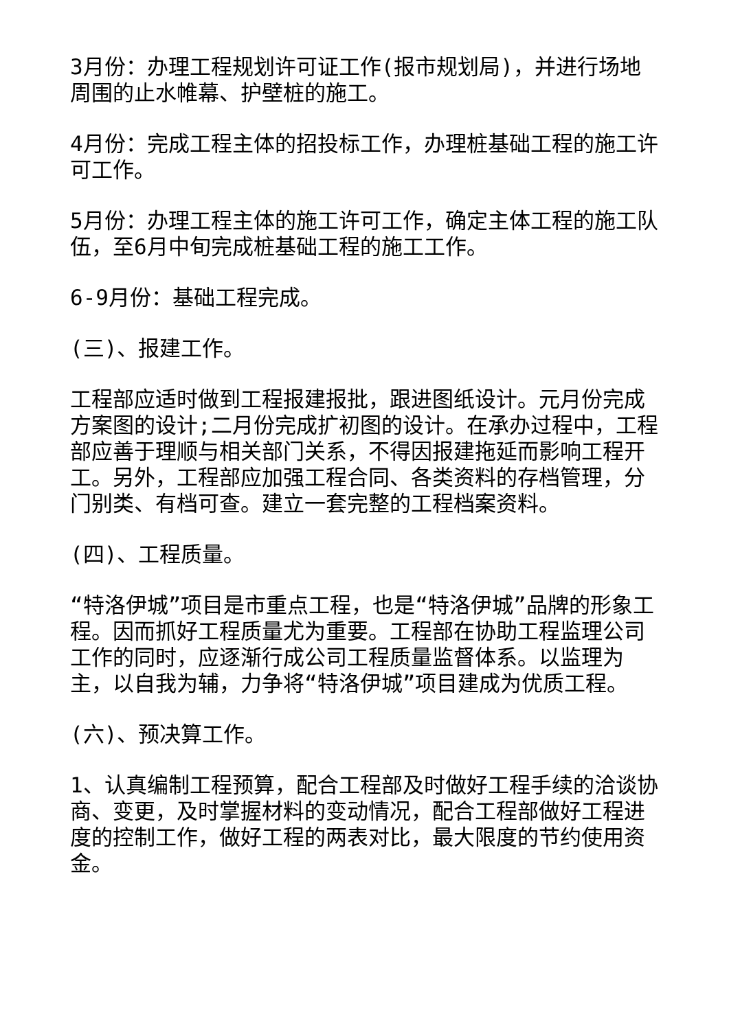3月份：办理工程规划许可证工作(报市规划局)，并进行场地周围的止水帷幕、护壁桩的施工。
4月份：完成工程主体的招投标工作，办理桩基础工程的施工许可工作。
5月份：办理工程主体的施工许可工作，确定主体工程的施工队伍，至6月中旬完成桩基础工程的施工工作。
6-9月份：基础工程完成。
(三)、报建工作。
工程部应适时做到工程报建报批，跟进图纸设计。元月份完成方案图的设计;二月份完成扩初图的设计。在承办过程中，工程部应善于理顺与相关部门关系，不得因报建拖延而影响工程开工。另外，工程部应加强工程合同、各类资料的存档管理，分门别类、有档可查。建立一套完整的工程档案资料。
(四)、工程质量。
“特洛伊城”项目是市重点工程，也是“特洛伊城”品牌的形象工程。因而抓好工程质量尤为重要。工程部在协助工程监理公司工作的同时，应逐渐行成公司工程质量监督体系。以监理为主，以自我为辅，力争将“特洛伊城”项目建成为优质工程。
(六)、预决算工作。
1、认真编制工程预算，配合工程部及时做好工程手续的洽谈协商、变更，及时掌握材料的变动情况，配合工程部做好工程进度的控制工作，做好工程的两表对比，最大限度的节约使用资金。